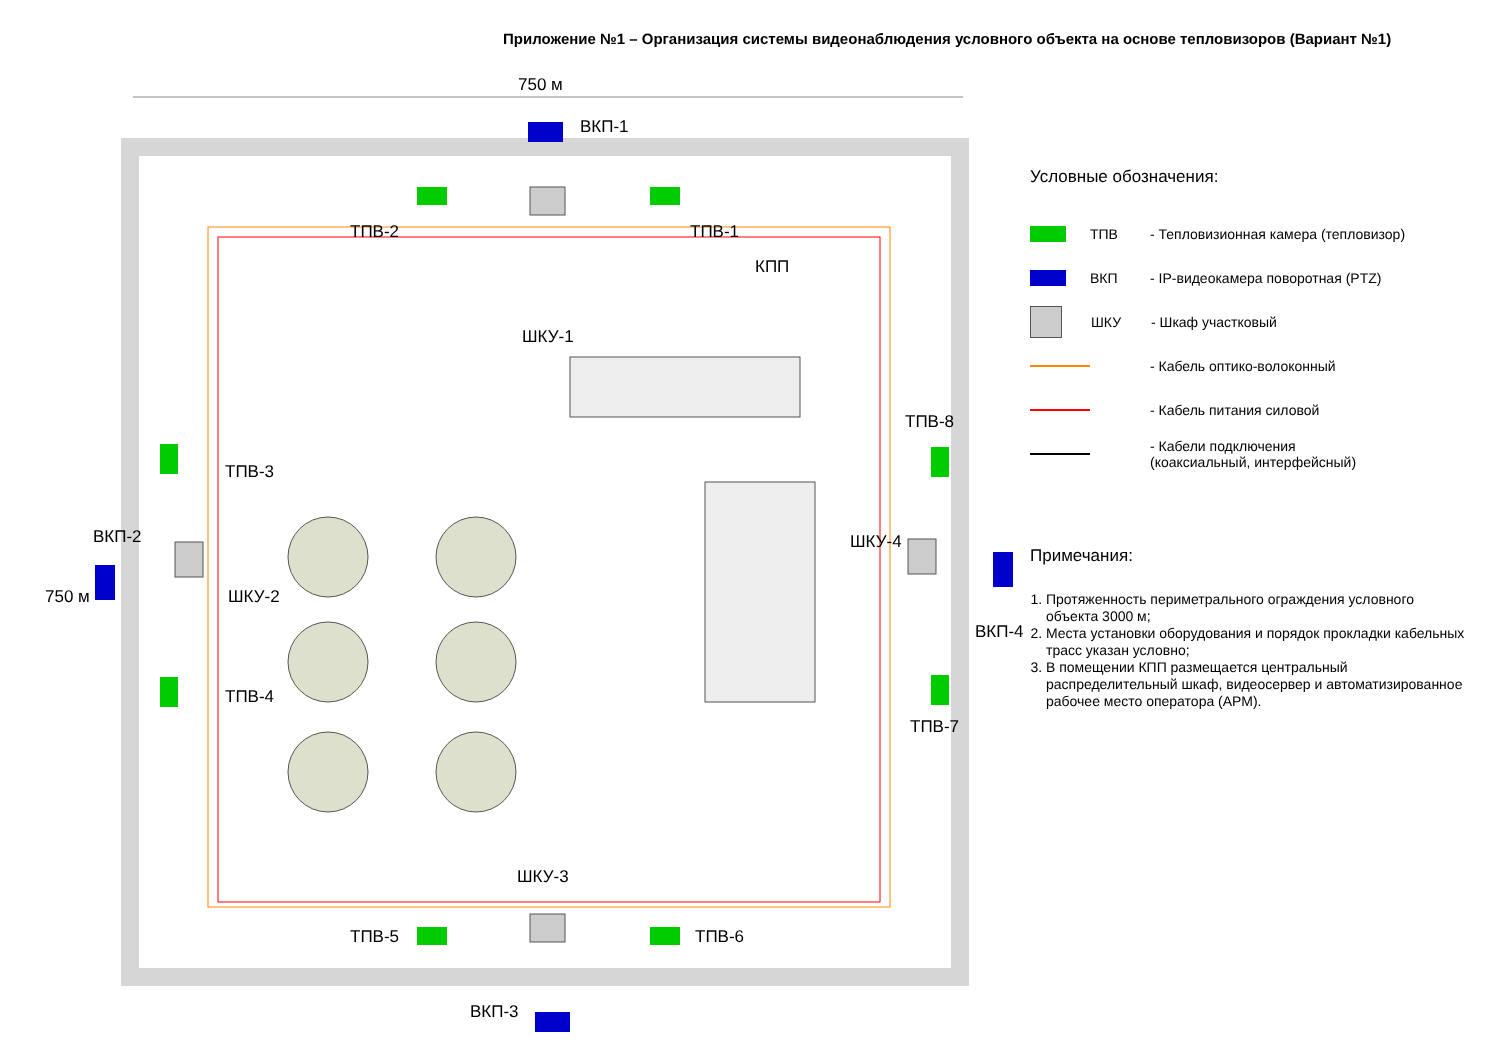Приложение №1 – Организация системы видеонаблюдения условного объекта на основе тепловизоров (Вариант №1)
750 м
ВКП-1
ТПВ-2 ТПВ-1
КПП
ШКУ-1
ТПВ-3
ТПВ-8
ВКП-2 ШКУ-4
ШКУ-2
ВКП-4
ТПВ-4
ТПВ-7
ШКУ-3
ТПВ-5 ТПВ-6
ВКП-3
750 м
Условные обозначения:
ТПВ - Тепловизионная камера (тепловизор)
ВКП - IP-видеокамера поворотная (PTZ)
ШКУ - Шкаф участковый
- Кабель оптико-волоконный
- Кабель питания силовой
- Кабели подключения
(коаксиальный, интерфейсный)
Примечания:
1. Протяженность периметрального ограждения условного объекта 3000 м;
2. Места установки оборудования и порядок прокладки кабельных трасс указан условно;
3. В помещении КПП размещается центральный распределительный шкаф, видеосервер и автоматизированное рабочее место оператора (АРМ).